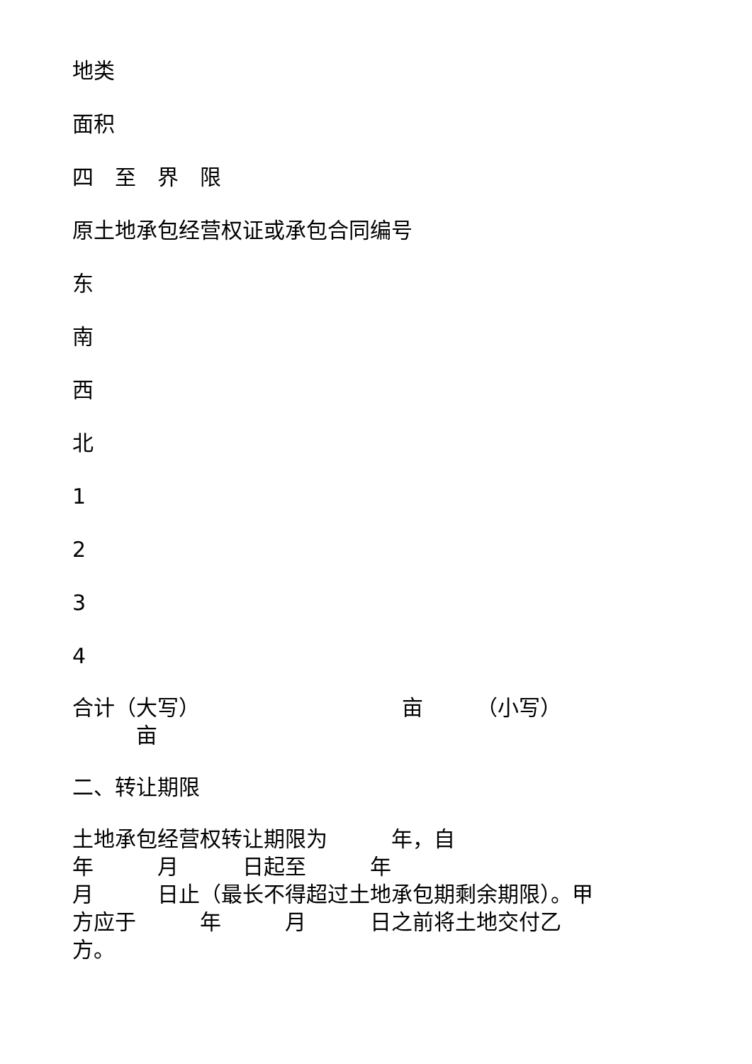地类
面积
四　至　界　限
原土地承包经营权证或承包合同编号
东
南
西
北
1
2
3
4
合计（大写）　　　　　　　　　　亩　　　（小写）
　　　亩
二、转让期限
土地承包经营权转让期限为　　　年，自
年　　　月　　　日起至　　　年
月　　　日止（最长不得超过土地承包期剩余期限）。甲
方应于　　　年　　　月　　　日之前将土地交付乙
方。